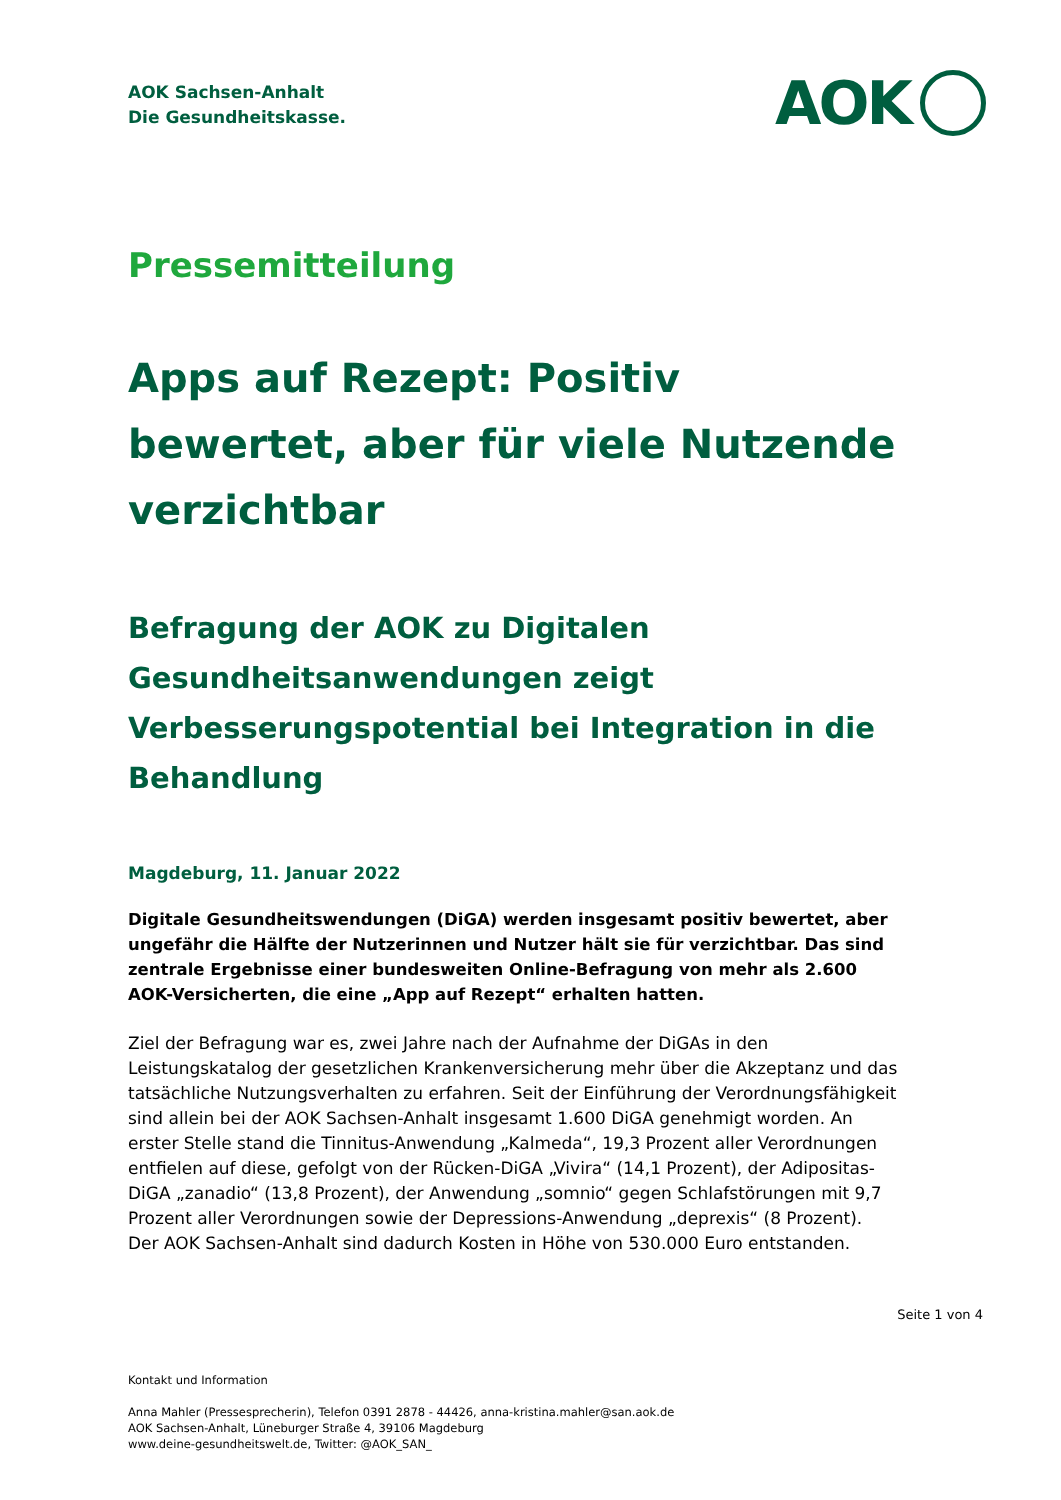AOK Sachsen-Anhalt
Die Gesundheitskasse.
AOK
Pressemitteilung
Apps auf Rezept: Positiv bewertet, aber für viele Nutzende verzichtbar
Befragung der AOK zu Digitalen Gesundheitsanwendungen zeigt Verbesserungspotential bei Integration in die Behandlung
Magdeburg, 11. Januar 2022
Digitale Gesundheitswendungen (DiGA) werden insgesamt positiv bewertet, aber ungefähr die Hälfte der Nutzerinnen und Nutzer hält sie für verzichtbar. Das sind zentrale Ergebnisse einer bundesweiten Online-Befragung von mehr als 2.600 AOK-Versicherten, die eine „App auf Rezept“ erhalten hatten.
Ziel der Befragung war es, zwei Jahre nach der Aufnahme der DiGAs in den Leistungskatalog der gesetzlichen Krankenversicherung mehr über die Akzeptanz und das tatsächliche Nutzungsverhalten zu erfahren. Seit der Einführung der Verordnungsfähigkeit sind allein bei der AOK Sachsen-Anhalt insgesamt 1.600 DiGA genehmigt worden. An erster Stelle stand die Tinnitus-Anwendung „Kalmeda“, 19,3 Prozent aller Verordnungen entfielen auf diese, gefolgt von der Rücken-DiGA „Vivira“ (14,1 Prozent), der Adipositas-DiGA „zanadio“ (13,8 Prozent), der Anwendung „somnio“ gegen Schlafstörungen mit 9,7 Prozent aller Verordnungen sowie der Depressions-Anwendung „deprexis“ (8 Prozent). Der AOK Sachsen-Anhalt sind dadurch Kosten in Höhe von 530.000 Euro entstanden.
Seite 1 von 4
Kontakt und Information
Anna Mahler (Pressesprecherin), Telefon 0391 2878 - 44426, anna-kristina.mahler@san.aok.de
AOK Sachsen-Anhalt, Lüneburger Straße 4, 39106 Magdeburg
www.deine-gesundheitswelt.de, Twitter: @AOK_SAN_